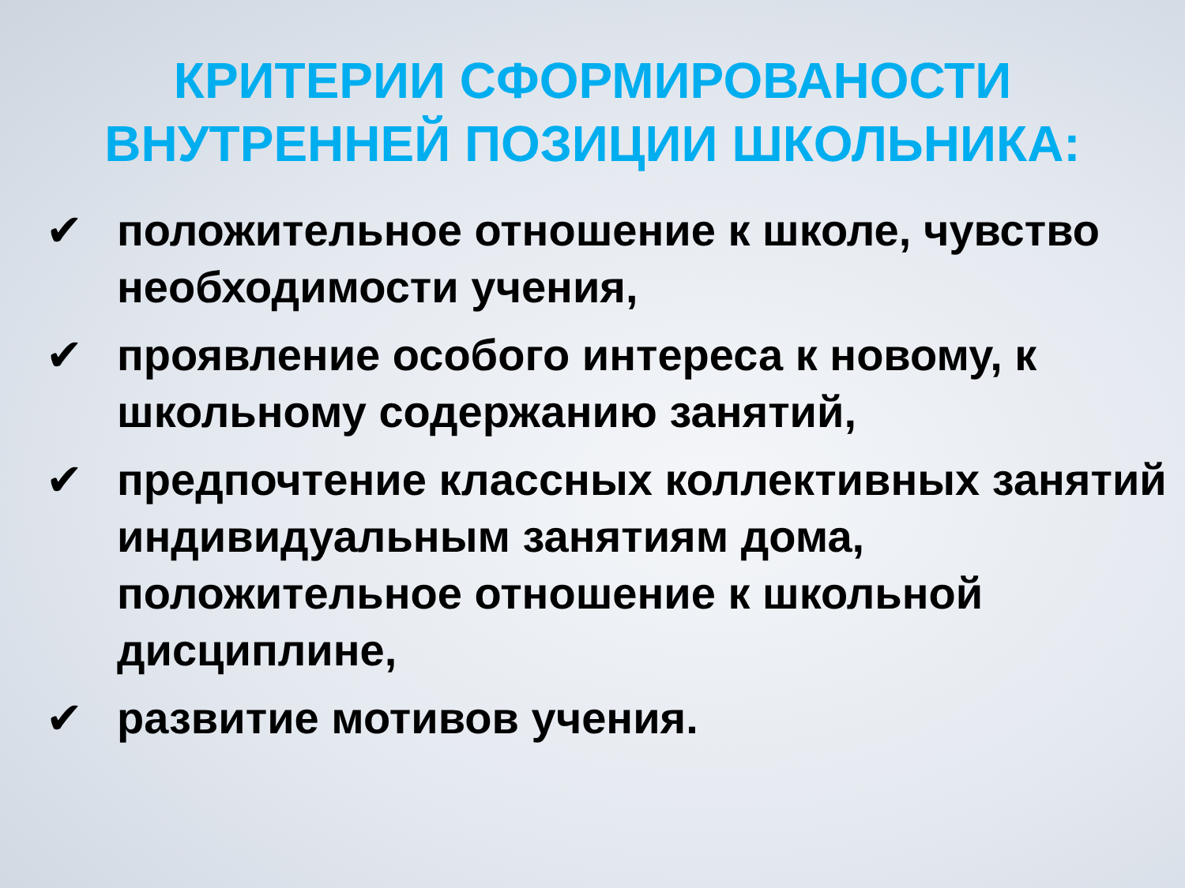КРИТЕРИИ СФОРМИРОВАНОСТИ
ВНУТРЕННЕЙ ПОЗИЦИИ ШКОЛЬНИКА:
✔ положительное отношение к школе, чувство необходимости учения,
✔ проявление особого интереса к новому, к школьному содержанию занятий,
✔ предпочтение классных коллективных занятий индивидуальным занятиям дома, положительное отношение к школьной дисциплине,
✔ развитие мотивов учения.